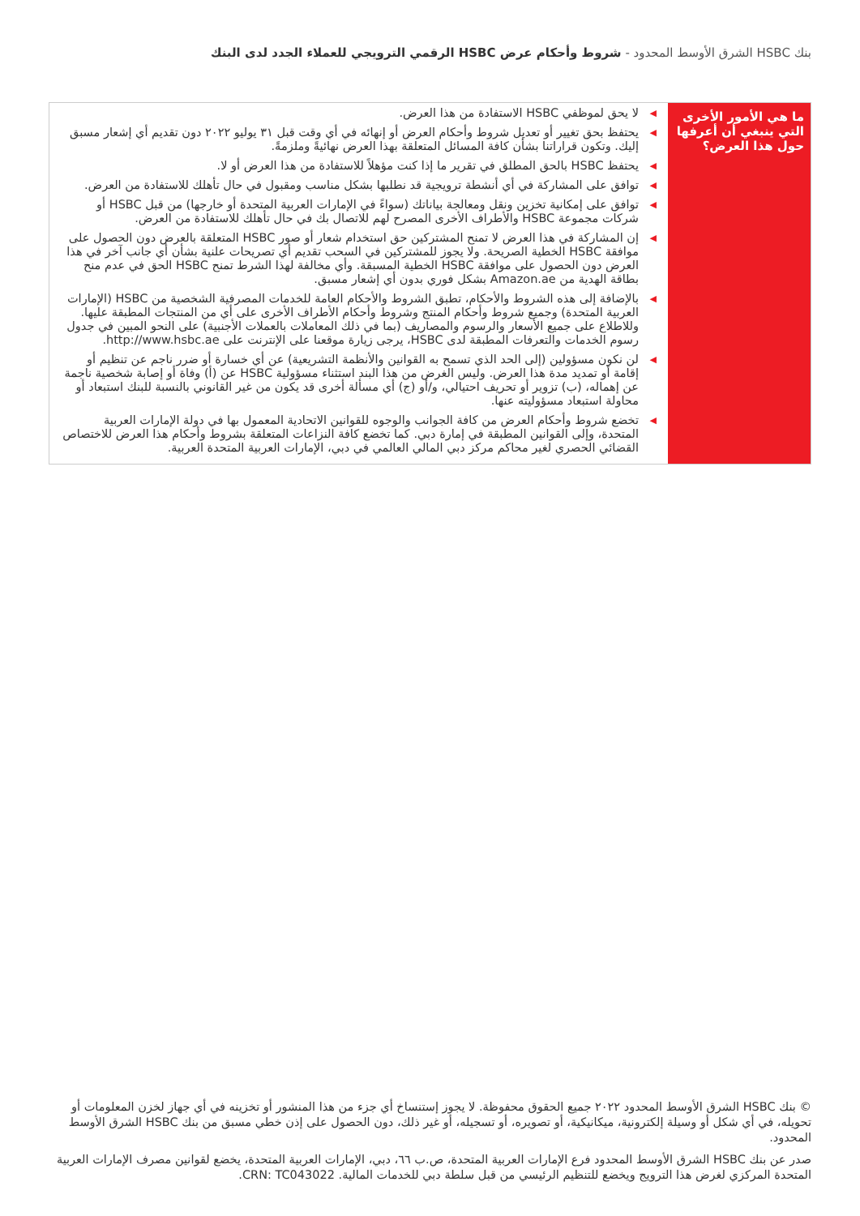بنك HSBC الشرق الأوسط المحدود - شروط وأحكام عرض HSBC الرقمي الترويجي للعملاء الجدد لدى البنك
| ما هي الأمور الأخرى التي ينبغي أن أعرفها حول هذا العرض؟ | ◀ لا يحق لموظفي HSBC الاستفادة من هذا العرض. ◀ يحتفظ بحق تغيير أو تعديل شروط وأحكام العرض أو إنهائه في أي وقت قبل ٣١ يوليو ٢٠٢٢ دون تقديم أي إشعار مسبق إليك. وتكون قراراتنا بشأن كافة المسائل المتعلقة بهذا العرض نهائيةً وملزمةً. ◀ يحتفظ HSBC بالحق المطلق في تقرير ما إذا كنت مؤهلاً للاستفادة من هذا العرض أو لا. ◀ توافق على المشاركة في أي أنشطة ترويجية قد نطلبها بشكل مناسب ومقبول في حال تأهلك للاستفادة من العرض. ◀ توافق على إمكانية تخزين ونقل ومعالجة بياناتك (سواءً في الإمارات العربية المتحدة أو خارجها) من قبل HSBC أو شركات مجموعة HSBC والأطراف الأخرى المصرح لهم للاتصال بك في حال تأهلك للاستفادة من العرض. ◀ إن المشاركة في هذا العرض لا تمنح المشتركين حق استخدام شعار أو صور HSBC المتعلقة بالعرض دون الحصول على موافقة HSBC الخطية الصريحة. ولا يجوز للمشتركين في السحب تقديم أي تصريحات علنية بشأن أي جانب آخر في هذا العرض دون الحصول على موافقة HSBC الخطية المسبقة. وأي مخالفة لهذا الشرط تمنح HSBC الحق في عدم منح بطاقة الهدية من Amazon.ae بشكل فوري بدون أي إشعار مسبق. ◀ بالإضافة إلى هذه الشروط والأحكام، تطبق الشروط والأحكام العامة للخدمات المصرفية الشخصية من HSBC (الإمارات العربية المتحدة) وجميع شروط وأحكام المنتج وشروط وأحكام الأطراف الأخرى على أي من المنتجات المطبقة عليها. وللاطلاع على جميع الأسعار والرسوم والمصاريف (بما في ذلك المعاملات بالعملات الأجنبية) على النحو المبين في جدول رسوم الخدمات والتعرفات المطبقة لدى HSBC، يرجى زيارة موقعنا على الإنترنت على http://www.hsbc.ae. ◀ لن نكون مسؤولين (إلى الحد الذي تسمح به القوانين والأنظمة التشريعية) عن أي خسارة أو ضرر ناجم عن تنظيم أو إقامة أو تمديد مدة هذا العرض. وليس الغرض من هذا البند استثناء مسؤولية HSBC عن (أ) وفاة أو إصابة شخصية ناجمة عن إهماله، (ب) تزوير أو تحريف احتيالي، و/أو (ج) أي مسألة أخرى قد يكون من غير القانوني بالنسبة للبنك استبعاد أو محاولة استبعاد مسؤوليته عنها. ◀ تخضع شروط وأحكام العرض من كافة الجوانب والوجوه للقوانين الاتحادية المعمول بها في دولة الإمارات العربية المتحدة، وإلى القوانين المطبقة في إمارة دبي. كما تخضع كافة النزاعات المتعلقة بشروط وأحكام هذا العرض للاختصاص القضائي الحصري لغير محاكم مركز دبي المالي العالمي في دبي، الإمارات العربية المتحدة العربية. |
© بنك HSBC الشرق الأوسط المحدود ٢٠٢٢ جميع الحقوق محفوظة. لا يجوز إستنساخ أي جزء من هذا المنشور أو تخزينه في أي جهاز لخزن المعلومات أو تحويله، في أي شكل أو وسيلة إلكترونية، ميكانيكية، أو تصويره، أو تسجيله، أو غير ذلك، دون الحصول على إذن خطي مسبق من بنك HSBC الشرق الأوسط المحدود.
صدر عن بنك HSBC الشرق الأوسط المحدود فرع الإمارات العربية المتحدة، ص.ب ٦٦، دبي، الإمارات العربية المتحدة، يخضع لقوانين مصرف الإمارات العربية المتحدة المركزي لغرض هذا الترويج ويخضع للتنظيم الرئيسي من قبل سلطة دبي للخدمات المالية. CRN: TC043022.